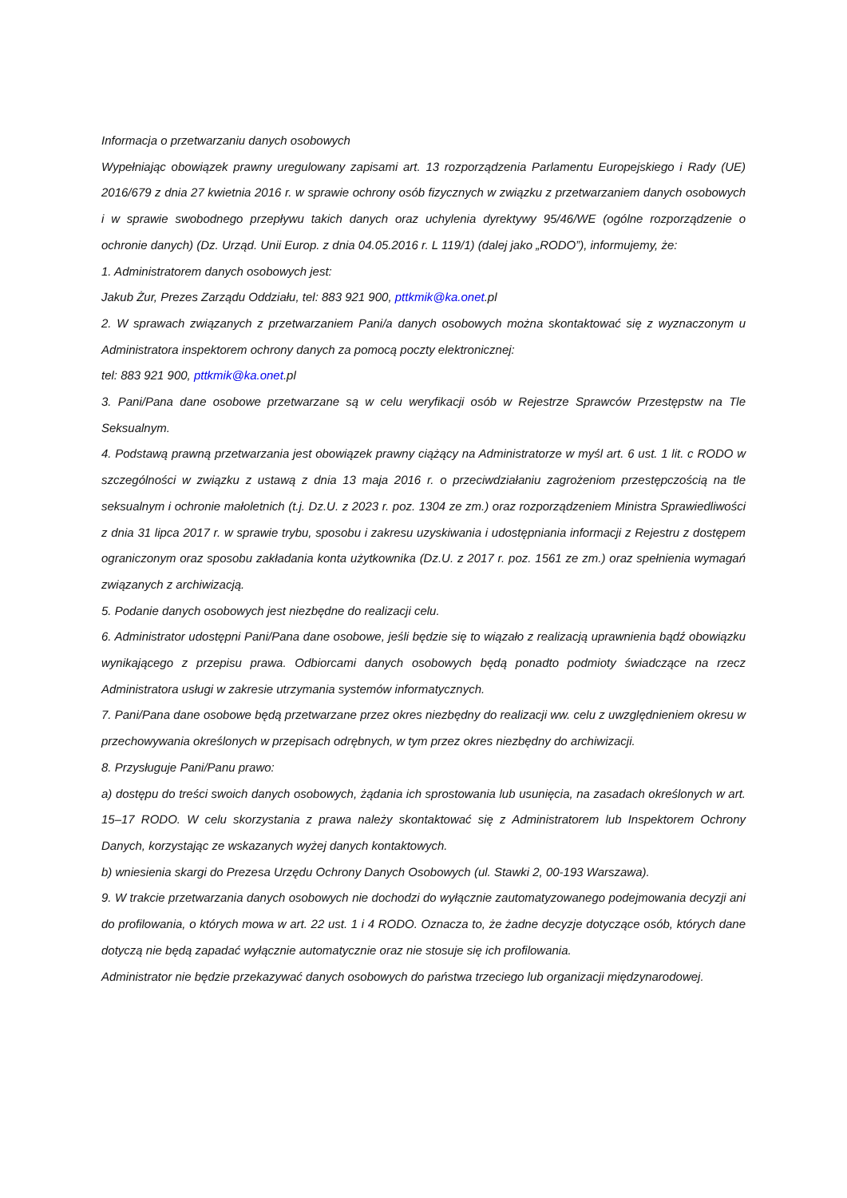Informacja o przetwarzaniu danych osobowych
Wypełniając obowiązek prawny uregulowany zapisami art. 13 rozporządzenia Parlamentu Europejskiego i Rady (UE) 2016/679 z dnia 27 kwietnia 2016 r. w sprawie ochrony osób fizycznych w związku z przetwarzaniem danych osobowych i w sprawie swobodnego przepływu takich danych oraz uchylenia dyrektywy 95/46/WE (ogólne rozporządzenie o ochronie danych) (Dz. Urząd. Unii Europ. z dnia 04.05.2016 r. L 119/1) (dalej jako „RODO”), informujemy, że:
1. Administratorem danych osobowych jest:
Jakub Żur, Prezes Zarządu Oddziału, tel: 883 921 900, pttkmik@ka.onet.pl
2. W sprawach związanych z przetwarzaniem Pani/a danych osobowych można skontaktować się z wyznaczonym u Administratora inspektorem ochrony danych za pomocą poczty elektronicznej:
tel: 883 921 900, pttkmik@ka.onet.pl
3. Pani/Pana dane osobowe przetwarzane są w celu weryfikacji osób w Rejestrze Sprawców Przestępstw na Tle Seksualnym.
4. Podstawą prawną przetwarzania jest obowiązek prawny ciążący na Administratorze w myśl art. 6 ust. 1 lit. c RODO w szczególności w związku z ustawą z dnia 13 maja 2016 r. o przeciwdziałaniu zagrożeniom przestępczością na tle seksualnym i ochronie małoletnich (t.j. Dz.U. z 2023 r. poz. 1304 ze zm.) oraz rozporządzeniem Ministra Sprawiedliwości z dnia 31 lipca 2017 r. w sprawie trybu, sposobu i zakresu uzyskiwania i udostępniania informacji z Rejestru z dostępem ograniczonym oraz sposobu zakładania konta użytkownika (Dz.U. z 2017 r. poz. 1561 ze zm.) oraz spełnienia wymagań związanych z archiwizacją.
5. Podanie danych osobowych jest niezbędne do realizacji celu.
6. Administrator udostępni Pani/Pana dane osobowe, jeśli będzie się to wiązało z realizacją uprawnienia bądź obowiązku wynikającego z przepisu prawa. Odbiorcami danych osobowych będą ponadto podmioty świadczące na rzecz Administratora usługi w zakresie utrzymania systemów informatycznych.
7. Pani/Pana dane osobowe będą przetwarzane przez okres niezbędny do realizacji ww. celu z uwzględnieniem okresu w przechowywania określonych w przepisach odrębnych, w tym przez okres niezbędny do archiwizacji.
8. Przysługuje Pani/Panu prawo:
a) dostępu do treści swoich danych osobowych, żądania ich sprostowania lub usunięcia, na zasadach określonych w art. 15–17 RODO. W celu skorzystania z prawa należy skontaktować się z Administratorem lub Inspektorem Ochrony Danych, korzystając ze wskazanych wyżej danych kontaktowych.
b) wniesienia skargi do Prezesa Urzędu Ochrony Danych Osobowych (ul. Stawki 2, 00-193 Warszawa).
9. W trakcie przetwarzania danych osobowych nie dochodzi do wyłącznie zautomatyzowanego podejmowania decyzji ani do profilowania, o których mowa w art. 22 ust. 1 i 4 RODO. Oznacza to, że żadne decyzje dotyczące osób, których dane dotyczą nie będą zapadać wyłącznie automatycznie oraz nie stosuje się ich profilowania.
Administrator nie będzie przekazywać danych osobowych do państwa trzeciego lub organizacji międzynarodowej.